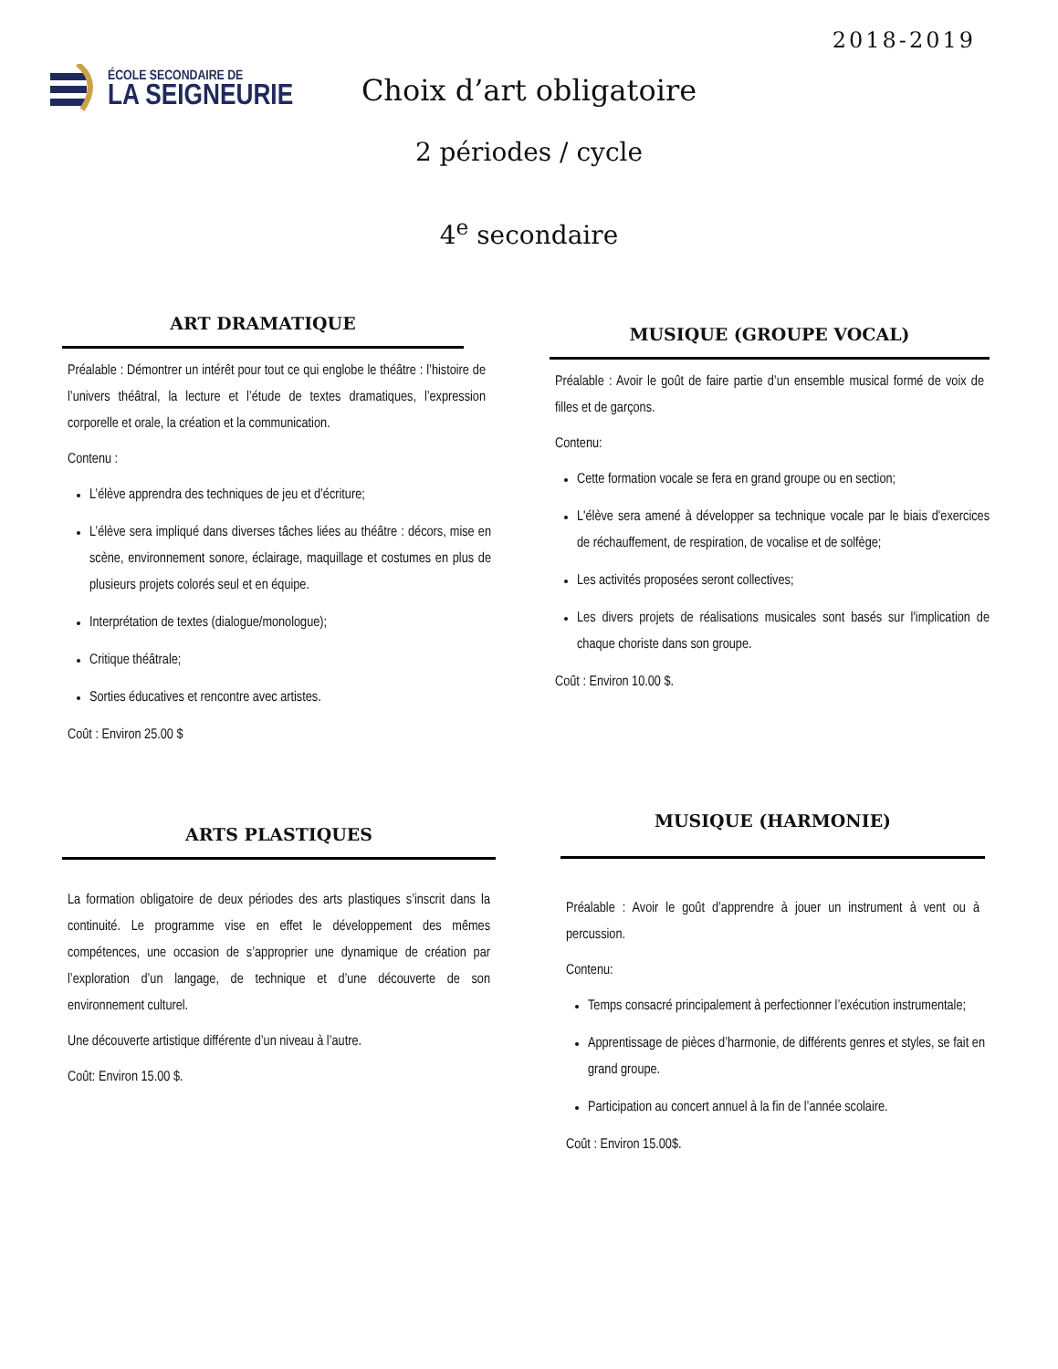2018-2019
ÉCOLE SECONDAIRE DE
LA SEIGNEURIE
Choix d’art obligatoire
2 périodes / cycle
4<sup>e</sup> secondaire
ART DRAMATIQUE
Préalable : Démontrer un intérêt pour tout ce qui englobe le théâtre : l’histoire de l’univers théâtral, la lecture et l’étude de textes dramatiques, l’expression corporelle et orale, la création et la communication.
Contenu :
L’élève apprendra des techniques de jeu et d’écriture;
L’élève sera impliqué dans diverses tâches liées au théâtre : décors, mise en scène, environnement sonore, éclairage, maquillage et costumes en plus de plusieurs projets colorés seul et en équipe.
Interprétation de textes (dialogue/monologue);
Critique théâtrale;
Sorties éducatives et rencontre avec artistes.
Coût : Environ 25.00 $
MUSIQUE (GROUPE VOCAL)
Préalable : Avoir le goût de faire partie d’un ensemble musical formé de voix de filles et de garçons.
Contenu:
Cette formation vocale se fera en grand groupe ou en section;
L'élève sera amené à développer sa technique vocale par le biais d'exercices de réchauffement, de respiration, de vocalise et de solfège;
Les activités proposées seront collectives;
Les divers projets de réalisations musicales sont basés sur l'implication de chaque choriste dans son groupe.
Coût : Environ 10.00 $.
ARTS PLASTIQUES
La formation obligatoire de deux périodes des arts plastiques s’inscrit dans la continuité. Le programme vise en effet le développement des mêmes compétences, une occasion de s’approprier une dynamique de création par l’exploration d’un langage, de technique et d’une découverte de son environnement culturel.
Une découverte artistique différente d’un niveau à l’autre.
Coût: Environ 15.00 $.
MUSIQUE (HARMONIE)
Préalable : Avoir le goût d’apprendre à jouer un instrument à vent ou à percussion.
Contenu:
Temps consacré principalement à perfectionner l’exécution instrumentale;
Apprentissage de pièces d’harmonie, de différents genres et styles, se fait en grand groupe.
Participation au concert annuel à la fin de l’année scolaire.
Coût : Environ 15.00$.